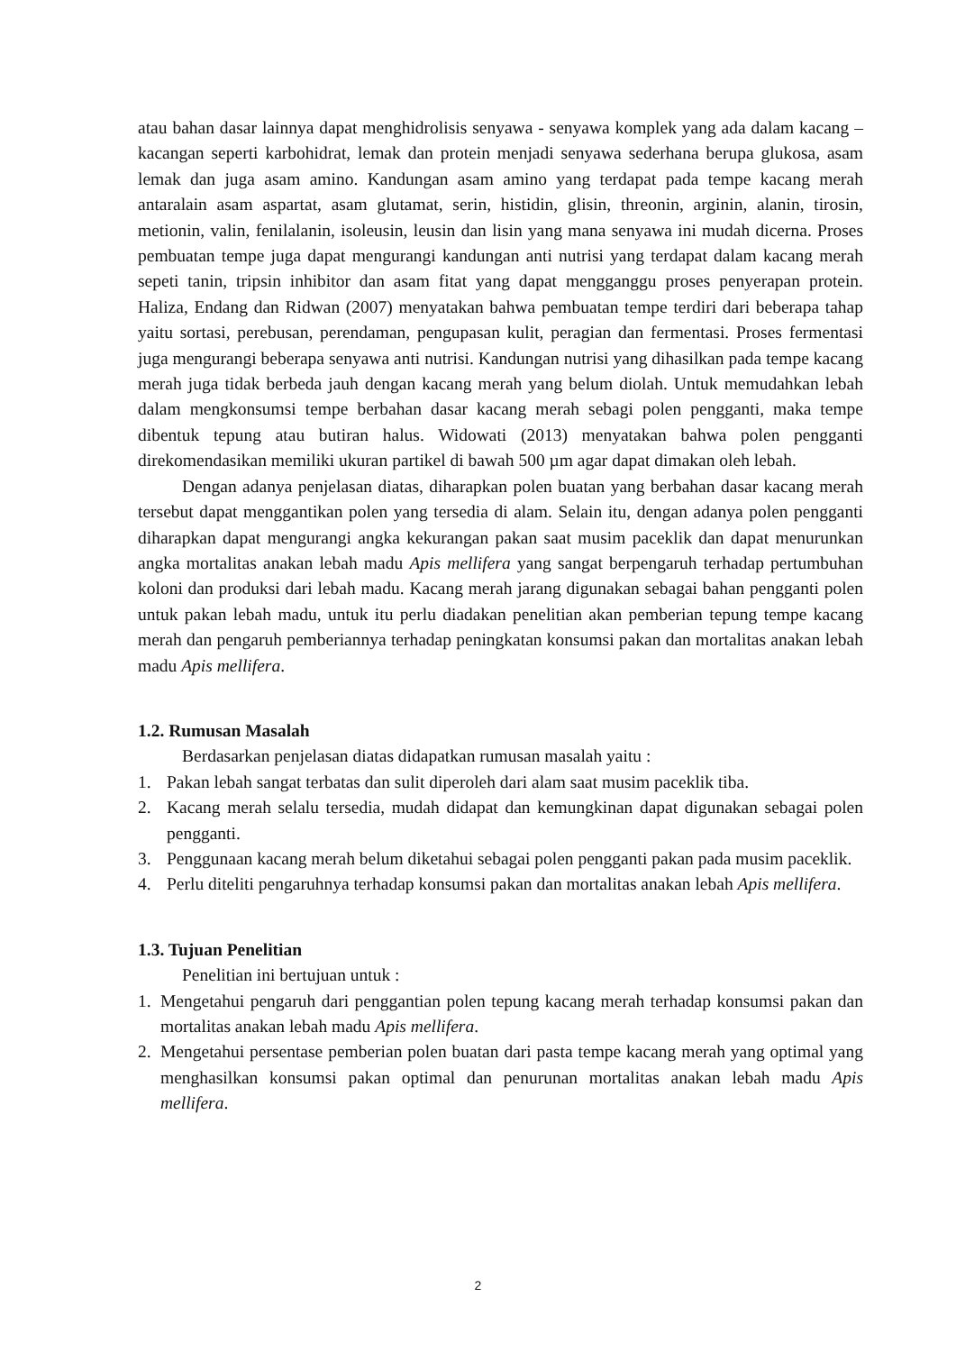atau bahan dasar lainnya dapat menghidrolisis senyawa - senyawa komplek yang ada dalam kacang – kacangan seperti karbohidrat, lemak dan protein menjadi senyawa sederhana berupa glukosa, asam lemak dan juga asam amino. Kandungan asam amino yang terdapat pada tempe kacang merah antaralain asam aspartat, asam glutamat, serin, histidin, glisin, threonin, arginin, alanin, tirosin, metionin, valin, fenilalanin, isoleusin, leusin dan lisin yang mana senyawa ini mudah dicerna. Proses pembuatan tempe juga dapat mengurangi kandungan anti nutrisi yang terdapat dalam kacang merah sepeti tanin, tripsin inhibitor dan asam fitat yang dapat mengganggu proses penyerapan protein. Haliza, Endang dan Ridwan (2007) menyatakan bahwa pembuatan tempe terdiri dari beberapa tahap yaitu sortasi, perebusan, perendaman, pengupasan kulit, peragian dan fermentasi. Proses fermentasi juga mengurangi beberapa senyawa anti nutrisi. Kandungan nutrisi yang dihasilkan pada tempe kacang merah juga tidak berbeda jauh dengan kacang merah yang belum diolah. Untuk memudahkan lebah dalam mengkonsumsi tempe berbahan dasar kacang merah sebagi polen pengganti, maka tempe dibentuk tepung atau butiran halus. Widowati (2013) menyatakan bahwa polen pengganti direkomendasikan memiliki ukuran partikel di bawah 500 µm agar dapat dimakan oleh lebah.
Dengan adanya penjelasan diatas, diharapkan polen buatan yang berbahan dasar kacang merah tersebut dapat menggantikan polen yang tersedia di alam. Selain itu, dengan adanya polen pengganti diharapkan dapat mengurangi angka kekurangan pakan saat musim paceklik dan dapat menurunkan angka mortalitas anakan lebah madu Apis mellifera yang sangat berpengaruh terhadap pertumbuhan koloni dan produksi dari lebah madu. Kacang merah jarang digunakan sebagai bahan pengganti polen untuk pakan lebah madu, untuk itu perlu diadakan penelitian akan pemberian tepung tempe kacang merah dan pengaruh pemberiannya terhadap peningkatan konsumsi pakan dan mortalitas anakan lebah madu Apis mellifera.
1.2. Rumusan Masalah
Berdasarkan penjelasan diatas didapatkan rumusan masalah yaitu :
1. Pakan lebah sangat terbatas dan sulit diperoleh dari alam saat musim paceklik tiba.
2. Kacang merah selalu tersedia, mudah didapat dan kemungkinan dapat digunakan sebagai polen pengganti.
3. Penggunaan kacang merah belum diketahui sebagai polen pengganti pakan pada musim paceklik.
4. Perlu diteliti pengaruhnya terhadap konsumsi pakan dan mortalitas anakan lebah Apis mellifera.
1.3. Tujuan Penelitian
Penelitian ini bertujuan untuk :
1. Mengetahui pengaruh dari penggantian polen tepung kacang merah terhadap konsumsi pakan dan mortalitas anakan lebah madu Apis mellifera.
2. Mengetahui persentase pemberian polen buatan dari pasta tempe kacang merah yang optimal yang menghasilkan konsumsi pakan optimal dan penurunan mortalitas anakan lebah madu Apis mellifera.
2